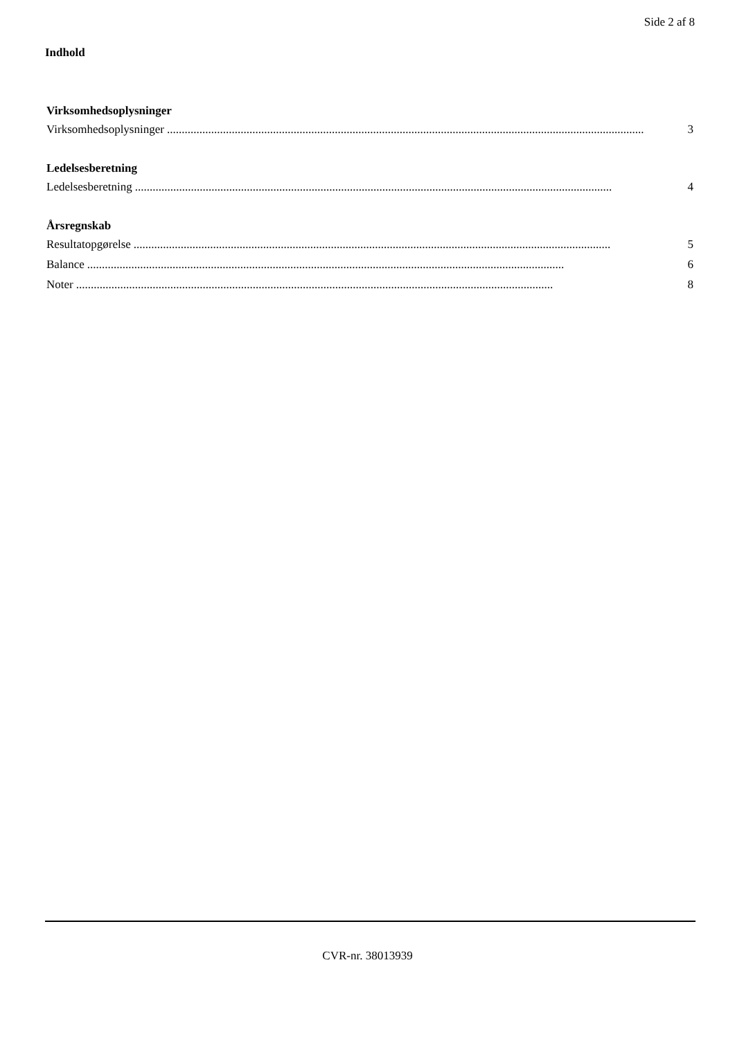Side 2 af 8
Indhold
Virksomhedsoplysninger
Virksomhedsoplysninger.................................................................................................................................................................. 3
Ledelsesberetning
Ledelsesberetning.................................................................................................................................................................. 4
Årsregnskab
Resultatopgørelse.................................................................................................................................................................. 5
Balance.................................................................................................................................................................. 6
Noter.................................................................................................................................................................. 8
CVR-nr. 38013939